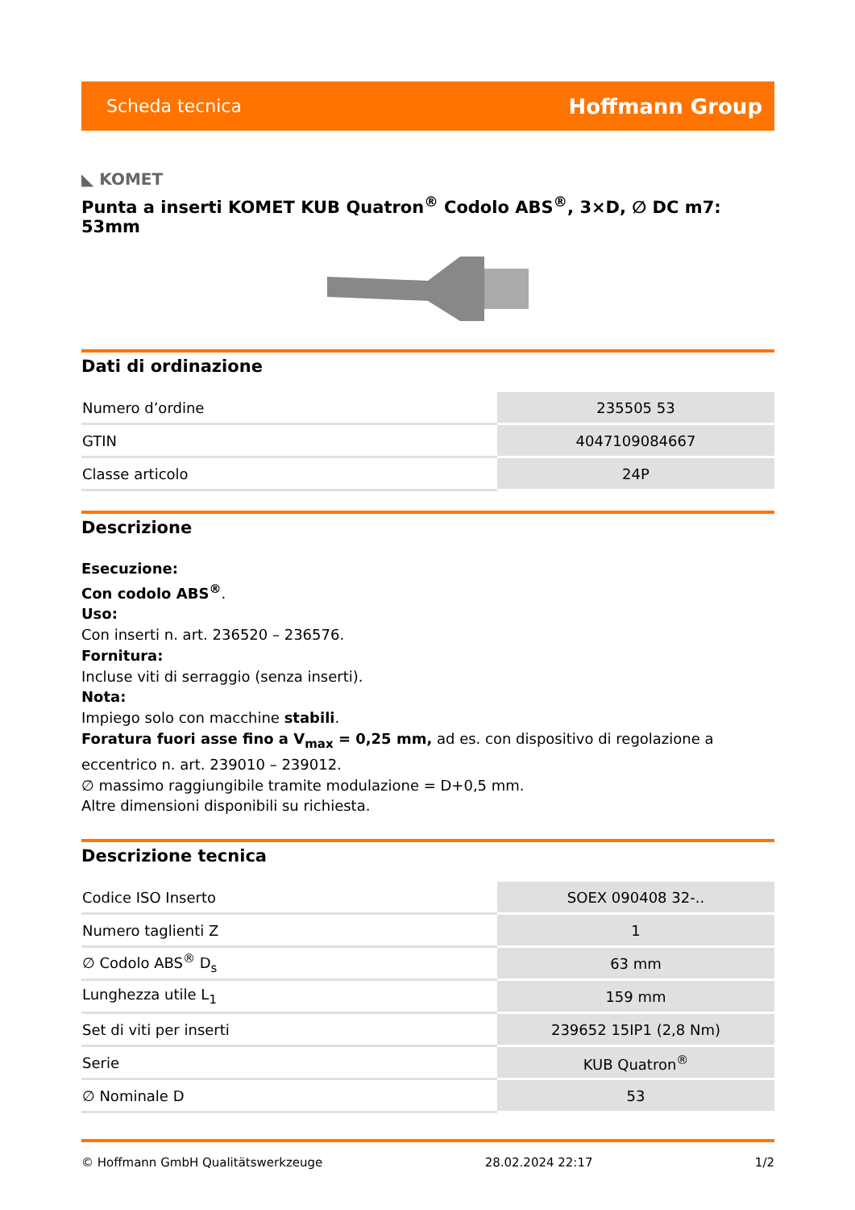Scheda tecnica Hoffmann Group
◣ KOMET
Punta a inserti KOMET KUB Quatron<sup>®</sup> Codolo ABS<sup>®</sup>, 3×D, ∅ DC m7: 53mm
Dati di ordinazione
| Numero d’ordine | 235505 53 |
| GTIN | 4047109084667 |
| Classe articolo | 24P |
Descrizione
Esecuzione:
Con codolo ABS<sup>®</sup>.
Uso:
Con inserti n. art. 236520 – 236576.
Fornitura:
Incluse viti di serraggio (senza inserti).
Nota:
Impiego solo con macchine stabili.
Foratura fuori asse fino a V<sub>max</sub> = 0,25 mm, ad es. con dispositivo di regolazione a eccentrico n. art. 239010 – 239012.
∅ massimo raggiungibile tramite modulazione = D+0,5 mm.
Altre dimensioni disponibili su richiesta.
Descrizione tecnica
| Codice ISO Inserto | SOEX 090408 32-.. |
| Numero taglienti Z | 1 |
| ∅ Codolo ABS<sup>®</sup> D<sub>s</sub> | 63 mm |
| Lunghezza utile L<sub>1</sub> | 159 mm |
| Set di viti per inserti | 239652 15IP1 (2,8 Nm) |
| Serie | KUB Quatron<sup>®</sup> |
| ∅ Nominale D | 53 |
© Hoffmann GmbH Qualitätswerkzeuge 28.02.2024 22:17 1/2